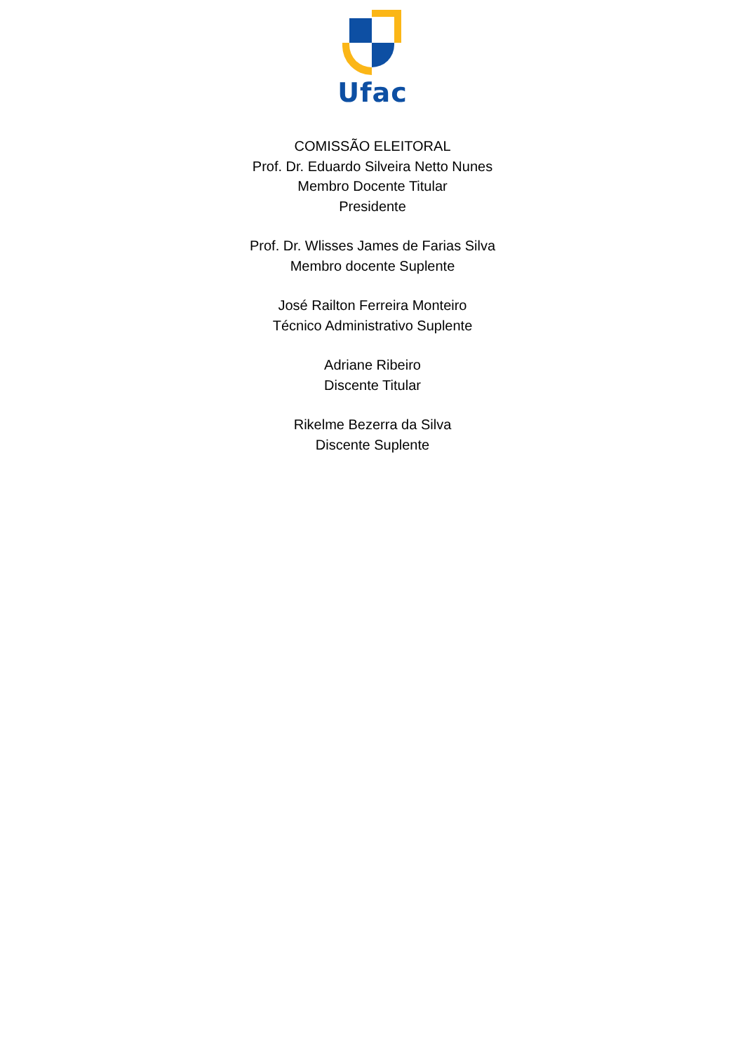Ufac
COMISSÃO ELEITORAL
Prof. Dr. Eduardo Silveira Netto Nunes
Membro Docente Titular
Presidente
Prof. Dr. Wlisses James de Farias Silva
Membro docente Suplente
José Railton Ferreira Monteiro
Técnico Administrativo Suplente
Adriane Ribeiro
Discente Titular
Rikelme Bezerra da Silva
Discente Suplente